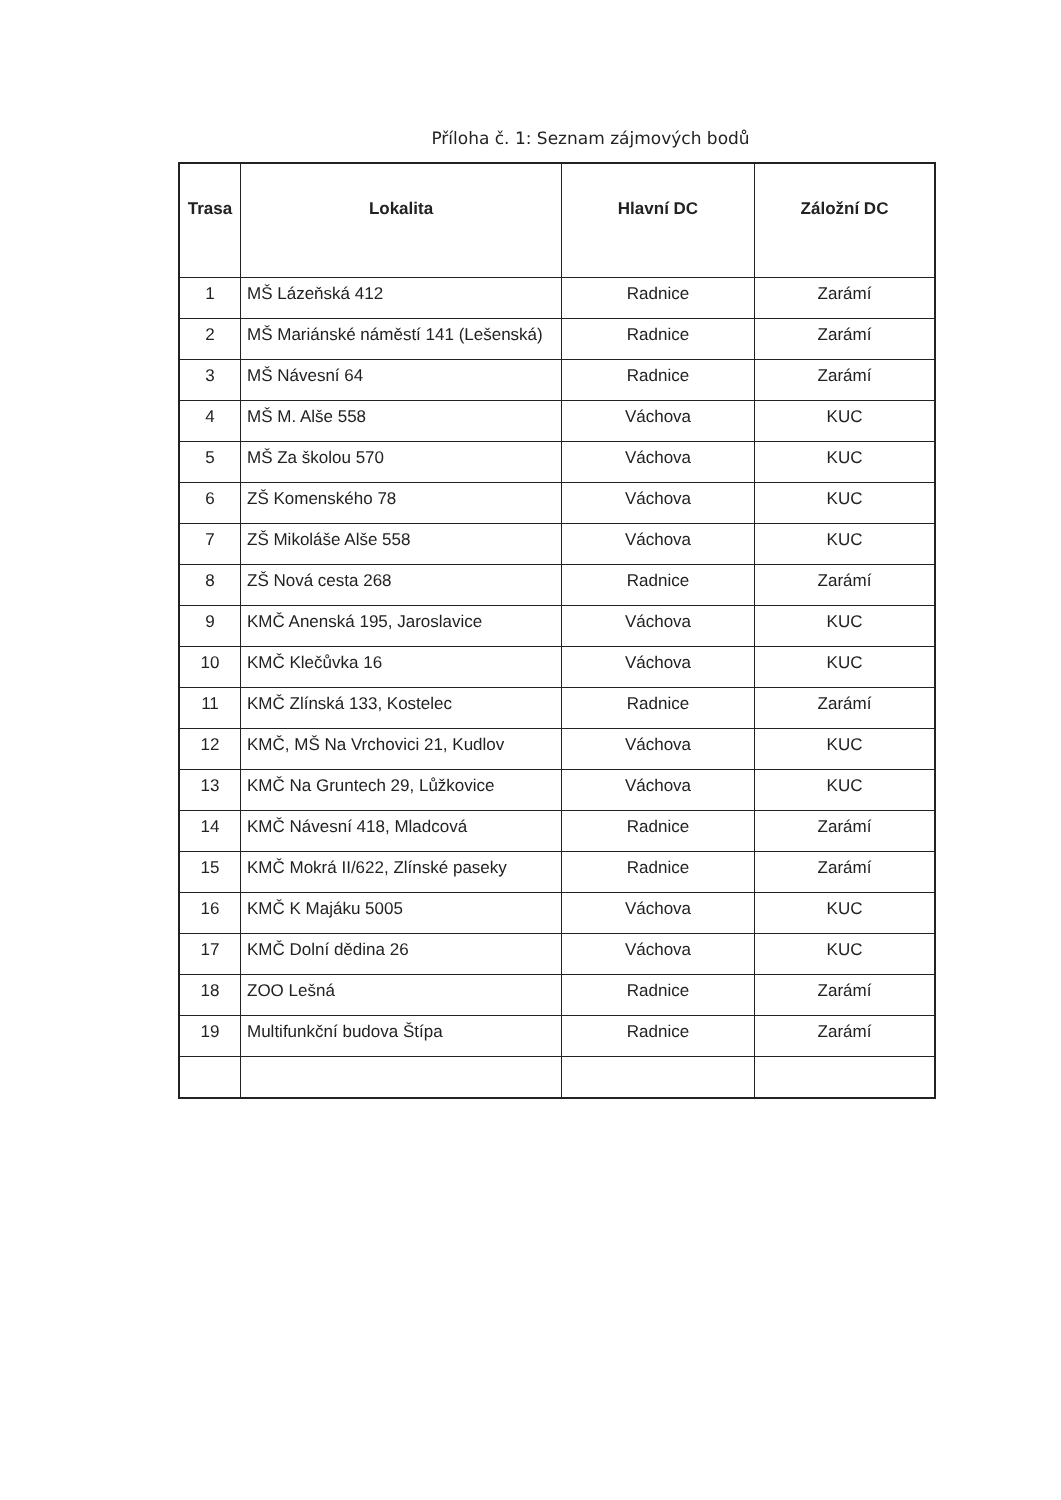Příloha č. 1: Seznam zájmových bodů
| Trasa | Lokalita | Hlavní DC | Záložní DC |
| --- | --- | --- | --- |
| 1 | MŠ Lázeňská 412 | Radnice | Zarámí |
| 2 | MŠ Mariánské náměstí 141 (Lešenská) | Radnice | Zarámí |
| 3 | MŠ Návesní 64 | Radnice | Zarámí |
| 4 | MŠ M. Alše 558 | Váchova | KUC |
| 5 | MŠ Za školou 570 | Váchova | KUC |
| 6 | ZŠ Komenského 78 | Váchova | KUC |
| 7 | ZŠ Mikoláše Alše 558 | Váchova | KUC |
| 8 | ZŠ Nová cesta 268 | Radnice | Zarámí |
| 9 | KMČ Anenská 195, Jaroslavice | Váchova | KUC |
| 10 | KMČ Klečůvka 16 | Váchova | KUC |
| 11 | KMČ Zlínská 133, Kostelec | Radnice | Zarámí |
| 12 | KMČ, MŠ Na Vrchovici 21, Kudlov | Váchova | KUC |
| 13 | KMČ Na Gruntech 29, Lůžkovice | Váchova | KUC |
| 14 | KMČ Návesní 418, Mladcová | Radnice | Zarámí |
| 15 | KMČ Mokrá II/622, Zlínské paseky | Radnice | Zarámí |
| 16 | KMČ K Majáku 5005 | Váchova | KUC |
| 17 | KMČ Dolní dědina 26 | Váchova | KUC |
| 18 | ZOO Lešná | Radnice | Zarámí |
| 19 | Multifunkční budova Štípa | Radnice | Zarámí |